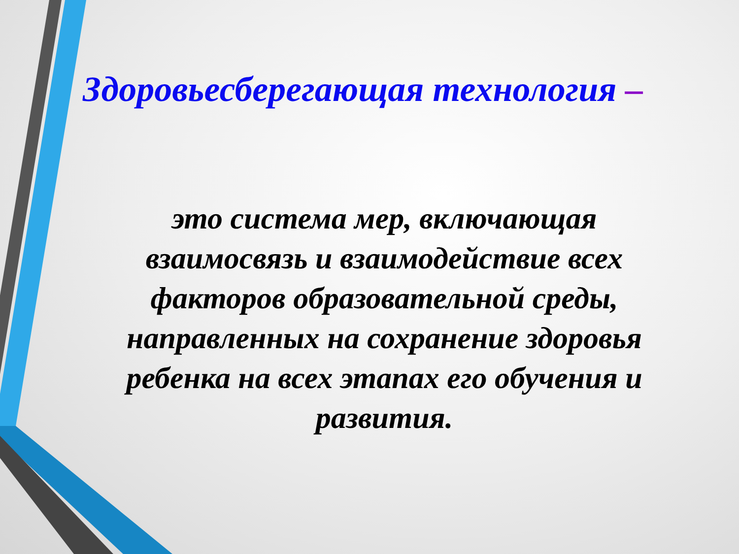Здоровьесберегающая технология –
это система мер, включающая взаимосвязь и взаимодействие всех факторов образовательной среды, направленных на сохранение здоровья ребенка на всех этапах его обучения и развития.